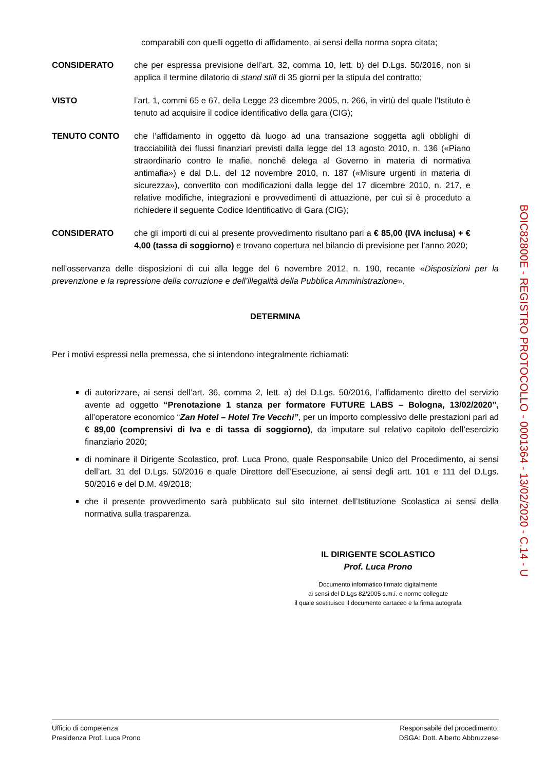comparabili con quelli oggetto di affidamento, ai sensi della norma sopra citata;
CONSIDERATO che per espressa previsione dell’art. 32, comma 10, lett. b) del D.Lgs. 50/2016, non si applica il termine dilatorio di stand still di 35 giorni per la stipula del contratto;
VISTO l’art. 1, commi 65 e 67, della Legge 23 dicembre 2005, n. 266, in virtù del quale l’Istituto è tenuto ad acquisire il codice identificativo della gara (CIG);
TENUTO CONTO che l’affidamento in oggetto dà luogo ad una transazione soggetta agli obblighi di tracciabilità dei flussi finanziari previsti dalla legge del 13 agosto 2010, n. 136 («Piano straordinario contro le mafie, nonché delega al Governo in materia di normativa antimafia») e dal D.L. del 12 novembre 2010, n. 187 («Misure urgenti in materia di sicurezza»), convertito con modificazioni dalla legge del 17 dicembre 2010, n. 217, e relative modifiche, integrazioni e provvedimenti di attuazione, per cui si è proceduto a richiedere il seguente Codice Identificativo di Gara (CIG);
CONSIDERATO che gli importi di cui al presente provvedimento risultano pari a € 85,00 (IVA inclusa) + € 4,00 (tassa di soggiorno) e trovano copertura nel bilancio di previsione per l’anno 2020;
nell’osservanza delle disposizioni di cui alla legge del 6 novembre 2012, n. 190, recante «Disposizioni per la prevenzione e la repressione della corruzione e dell’illegalità della Pubblica Amministrazione»,
DETERMINA
Per i motivi espressi nella premessa, che si intendono integralmente richiamati:
di autorizzare, ai sensi dell’art. 36, comma 2, lett. a) del D.Lgs. 50/2016, l’affidamento diretto del servizio avente ad oggetto “Prenotazione 1 stanza per formatore FUTURE LABS – Bologna, 13/02/2020”, all’operatore economico “Zan Hotel – Hotel Tre Vecchi”, per un importo complessivo delle prestazioni pari ad € 89,00 (comprensivi di Iva e di tassa di soggiorno), da imputare sul relativo capitolo dell’esercizio finanziario 2020;
di nominare il Dirigente Scolastico, prof. Luca Prono, quale Responsabile Unico del Procedimento, ai sensi dell’art. 31 del D.Lgs. 50/2016 e quale Direttore dell’Esecuzione, ai sensi degli artt. 101 e 111 del D.Lgs. 50/2016 e del D.M. 49/2018;
che il presente provvedimento sarà pubblicato sul sito internet dell’Istituzione Scolastica ai sensi della normativa sulla trasparenza.
IL DIRIGENTE SCOLASTICO
Prof. Luca Prono
Documento informatico firmato digitalmente
ai sensi del D.Lgs 82/2005 s.m.i. e norme collegate
il quale sostituisce il documento cartaceo e la firma autografa
BOIC82800E - REGISTRO PROTOCOLLO - 0001364 - 13/02/2020 - C.14 - U
Ufficio di competenza
Presidenza Prof. Luca Prono
Responsabile del procedimento:
DSGA: Dott. Alberto Abbruzzese